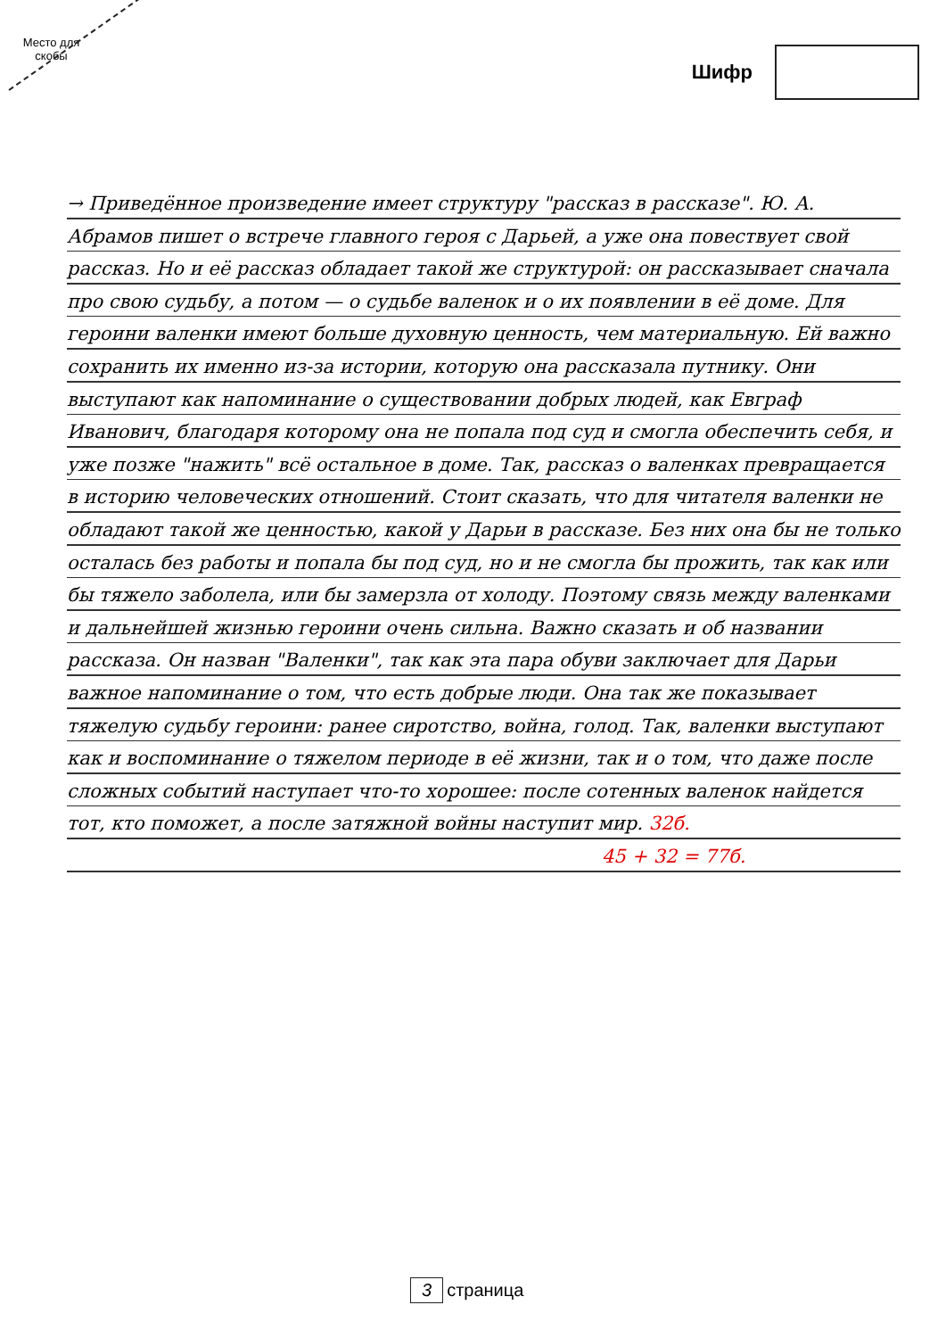Место для скобы
Шифр
→ Приведённое произведение имеет структуру "рассказ в рассказе". Ю. А. Абрамов пишет о встрече главного героя с Дарьей, а уже она повествует свой рассказ. Но и её рассказ обладает такой же структурой: он рассказывает сначала про свою судьбу, а потом — о судьбе валенок и о их появлении в её доме. Для героини валенки имеют больше духовную ценность, чем материальную. Ей важно сохранить их именно из-за истории, которую она рассказала путнику. Они выступают как напоминание о существовании добрых людей, как Евграф Иванович, благодаря которому она не попала под суд и смогла обеспечить себя, и уже позже "нажить" всё остальное в доме. Так, рассказ о валенках превращается в историю человеческих отношений. Стоит сказать, что для читателя валенки не обладают такой же ценностью, какой у Дарьи в рассказе. Без них она бы не только осталась без работы и попала бы под суд, но и не смогла бы прожить, так как или бы тяжело заболела, или бы замерзла от холоду. Поэтому связь между валенками и дальнейшей жизнью героини очень сильна. Важно сказать и об названии рассказа. Он назван "Валенки", так как эта пара обуви заключает для Дарьи важное напоминание о том, что есть добрые люди. Она так же показывает тяжелую судьбу героини: ранее сиротство, война, голод. Так, валенки выступают как и воспоминание о тяжелом периоде в её жизни, так и о том, что даже после сложных событий наступает что-то хорошее: после сотенных валенок найдется тот, кто поможет, а после затяжной войны наступит мир. 32б.
45 + 32 = 77б.
3 страница